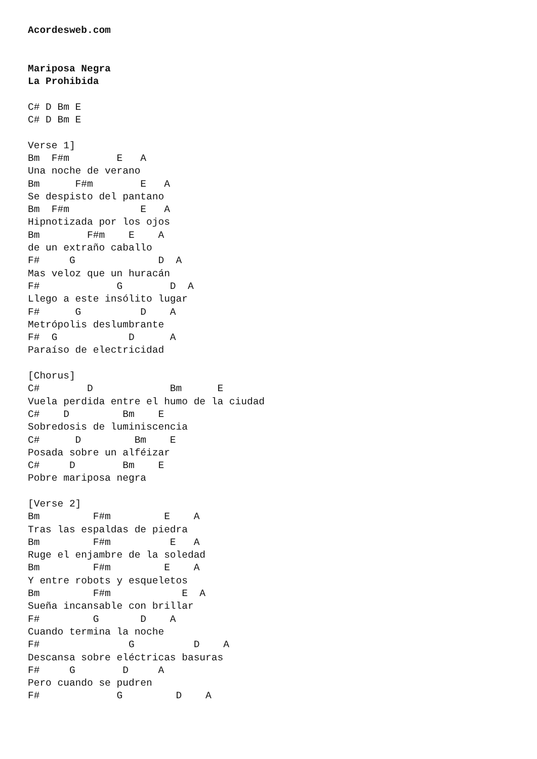Acordesweb.com


Mariposa Negra
La Prohibida

C# D Bm E
C# D Bm E

Verse 1]
Bm  F#m        E   A
Una noche de verano
Bm      F#m        E   A
Se despisto del pantano
Bm  F#m            E   A
Hipnotizada por los ojos
Bm        F#m    E    A
de un extraño caballo
F#     G              D  A
Mas veloz que un huracán
F#             G        D  A
Llego a este insólito lugar
F#      G          D    A
Metrópolis deslumbrante
F#  G            D      A
Paraíso de electricidad

[Chorus]
C#        D             Bm      E
Vuela perdida entre el humo de la ciudad
C#    D         Bm    E
Sobredosis de luminiscencia
C#      D         Bm    E
Posada sobre un alféizar
C#     D        Bm    E
Pobre mariposa negra

[Verse 2]
Bm         F#m         E    A
Tras las espaldas de piedra
Bm         F#m          E   A
Ruge el enjambre de la soledad
Bm         F#m         E    A
Y entre robots y esqueletos
Bm         F#m            E  A
Sueña incansable con brillar
F#         G       D    A
Cuando termina la noche
F#               G          D    A
Descansa sobre eléctricas basuras
F#     G        D     A
Pero cuando se pudren
F#             G         D    A